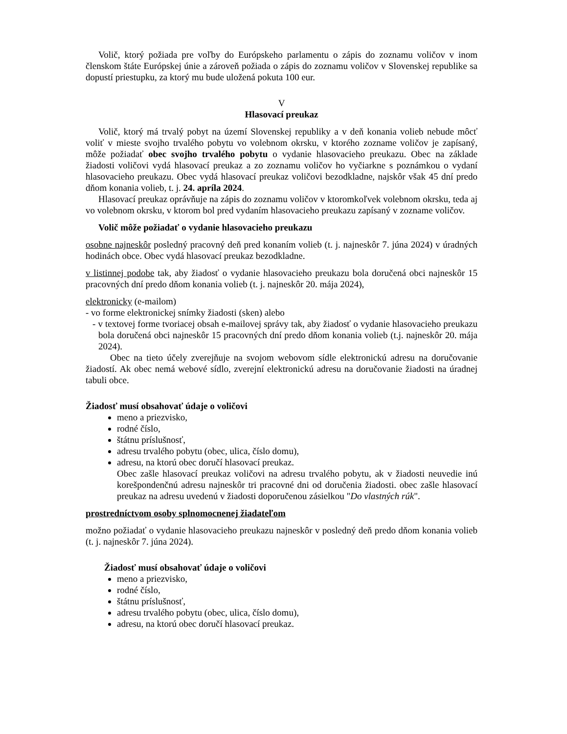Volič, ktorý požiada pre voľby do Európskeho parlamentu o zápis do zoznamu voličov v inom členskom štáte Európskej únie a zároveň požiada o zápis do zoznamu voličov v Slovenskej republike sa dopustí priestupku, za ktorý mu bude uložená pokuta 100 eur.
V
Hlasovací preukaz
Volič, ktorý má trvalý pobyt na území Slovenskej republiky a v deň konania volieb nebude môcť voliť v mieste svojho trvalého pobytu vo volebnom okrsku, v ktorého zozname voličov je zapísaný, môže požiadať obec svojho trvalého pobytu o vydanie hlasovacieho preukazu. Obec na základe žiadosti voličovi vydá hlasovací preukaz a zo zoznamu voličov ho vyčiarkne s poznámkou o vydaní hlasovacieho preukazu. Obec vydá hlasovací preukaz voličovi bezodkladne, najskôr však 45 dní predo dňom konania volieb, t. j. 24. apríla 2024.
Hlasovací preukaz oprávňuje na zápis do zoznamu voličov v ktoromkoľvek volebnom okrsku, teda aj vo volebnom okrsku, v ktorom bol pred vydaním hlasovacieho preukazu zapísaný v zozname voličov.
Volič môže požiadať o vydanie hlasovacieho preukazu
osobne najneskôr posledný pracovný deň pred konaním volieb (t. j. najneskôr 7. júna 2024) v úradných hodinách obce. Obec vydá hlasovací preukaz bezodkladne.
v listinnej podobe tak, aby žiadosť o vydanie hlasovacieho preukazu bola doručená obci najneskôr 15 pracovných dní predo dňom konania volieb (t. j. najneskôr 20. mája 2024),
elektronicky (e-mailom)
- vo forme elektronickej snímky žiadosti (sken) alebo
- v textovej forme tvoriacej obsah e-mailovej správy tak, aby žiadosť o vydanie hlasovacieho preukazu bola doručená obci najneskôr 15 pracovných dní predo dňom konania volieb (t.j. najneskôr 20. mája 2024).
Obec na tieto účely zverejňuje na svojom webovom sídle elektronickú adresu na doručovanie žiadostí. Ak obec nemá webové sídlo, zverejní elektronickú adresu na doručovanie žiadosti na úradnej tabuli obce.
Žiadosť musí obsahovať údaje o voličovi
meno a priezvisko,
rodné číslo,
štátnu príslušnosť,
adresu trvalého pobytu (obec, ulica, číslo domu),
adresu, na ktorú obec doručí hlasovací preukaz.
Obec zašle hlasovací preukaz voličovi na adresu trvalého pobytu, ak v žiadosti neuvedie inú korešpondenčnú adresu najneskôr tri pracovné dni od doručenia žiadosti. obec zašle hlasovací preukaz na adresu uvedenú v žiadosti doporučenou zásielkou "Do vlastných rúk".
prostredníctvom osoby splnomocnenej žiadateľom
možno požiadať o vydanie hlasovacieho preukazu najneskôr v posledný deň predo dňom konania volieb (t. j. najneskôr 7. júna 2024).
Žiadosť musí obsahovať údaje o voličovi
meno a priezvisko,
rodné číslo,
štátnu príslušnosť,
adresu trvalého pobytu (obec, ulica, číslo domu),
adresu, na ktorú obec doručí hlasovací preukaz.